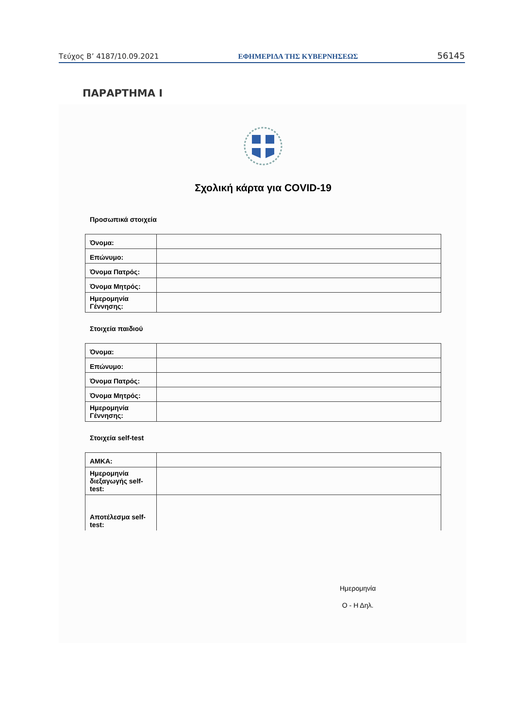Τεύχος B’ 4187/10.09.2021 ΕΦΗΜΕΡΙΔΑ ΤΗΣ ΚΥΒΕΡΝΗΣΕΩΣ 56145
ΠΑΡΑΡΤΗΜΑ Ι
Σχολική κάρτα για COVID-19
Προσωπικά στοιχεία
| Όνομα: | |
| Επώνυμο: | |
| Όνομα Πατρός: | |
| Όνομα Μητρός: | |
| Ημερομηνία Γέννησης: | |
Στοιχεία παιδιού
| Όνομα: | |
| Επώνυμο: | |
| Όνομα Πατρός: | |
| Όνομα Μητρός: | |
| Ημερομηνία Γέννησης: | |
Στοιχεία self-test
| ΑΜΚΑ: | |
| Ημερομηνία διεξαγωγής self-test: | |
| Αποτέλεσμα self-test: | |
Ημερομηνία
Ο - Η Δηλ.